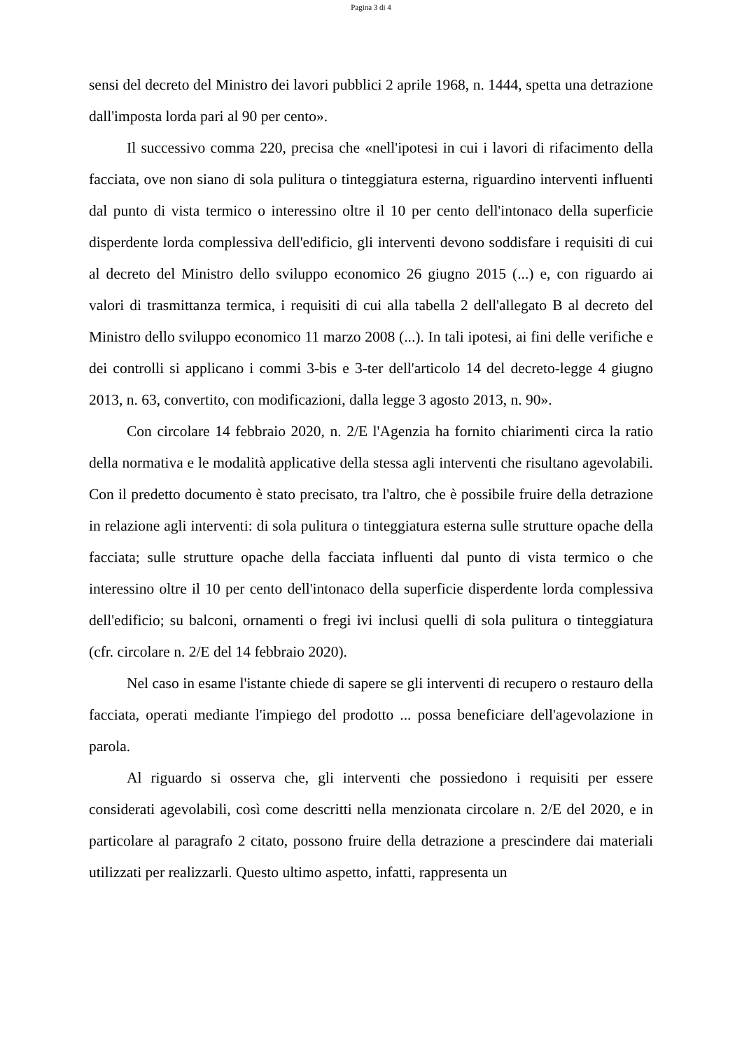Pagina 3 di 4
sensi del decreto del Ministro dei lavori pubblici 2 aprile 1968, n. 1444, spetta una detrazione dall'imposta lorda pari al 90 per cento».
Il successivo comma 220, precisa che «nell'ipotesi in cui i lavori di rifacimento della facciata, ove non siano di sola pulitura o tinteggiatura esterna, riguardino interventi influenti dal punto di vista termico o interessino oltre il 10 per cento dell'intonaco della superficie disperdente lorda complessiva dell'edificio, gli interventi devono soddisfare i requisiti di cui al decreto del Ministro dello sviluppo economico 26 giugno 2015 (...) e, con riguardo ai valori di trasmittanza termica, i requisiti di cui alla tabella 2 dell'allegato B al decreto del Ministro dello sviluppo economico 11 marzo 2008 (...). In tali ipotesi, ai fini delle verifiche e dei controlli si applicano i commi 3-bis e 3-ter dell'articolo 14 del decreto-legge 4 giugno 2013, n. 63, convertito, con modificazioni, dalla legge 3 agosto 2013, n. 90».
Con circolare 14 febbraio 2020, n. 2/E l'Agenzia ha fornito chiarimenti circa la ratio della normativa e le modalità applicative della stessa agli interventi che risultano agevolabili. Con il predetto documento è stato precisato, tra l'altro, che è possibile fruire della detrazione in relazione agli interventi: di sola pulitura o tinteggiatura esterna sulle strutture opache della facciata; sulle strutture opache della facciata influenti dal punto di vista termico o che interessino oltre il 10 per cento dell'intonaco della superficie disperdente lorda complessiva dell'edificio; su balconi, ornamenti o fregi ivi inclusi quelli di sola pulitura o tinteggiatura (cfr. circolare n. 2/E del 14 febbraio 2020).
Nel caso in esame l'istante chiede di sapere se gli interventi di recupero o restauro della facciata, operati mediante l'impiego del prodotto ... possa beneficiare dell'agevolazione in parola.
Al riguardo si osserva che, gli interventi che possiedono i requisiti per essere considerati agevolabili, così come descritti nella menzionata circolare n. 2/E del 2020, e in particolare al paragrafo 2 citato, possono fruire della detrazione a prescindere dai materiali utilizzati per realizzarli. Questo ultimo aspetto, infatti, rappresenta un